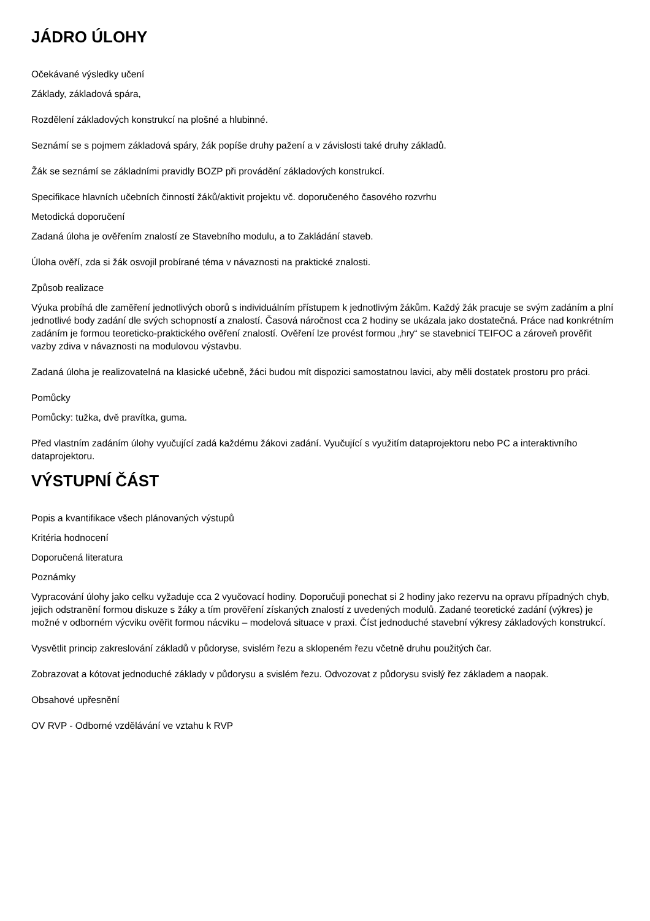JÁDRO ÚLOHY
Očekávané výsledky učení
Základy, základová spára,
Rozdělení základových konstrukcí na plošné a hlubinné.
Seznámí se s pojmem základová spáry, žák popíše druhy pažení a v závislosti také druhy základů.
Žák se seznámí se základními pravidly BOZP při provádění základových konstrukcí.
Specifikace hlavních učebních činností žáků/aktivit projektu vč. doporučeného časového rozvrhu
Metodická doporučení
Zadaná úloha je ověřením znalostí ze Stavebního modulu, a to Zakládání staveb.
Úloha ověří, zda si žák osvojil probírané téma v návaznosti na praktické znalosti.
Způsob realizace
Výuka probíhá dle zaměření jednotlivých oborů s individuálním přístupem k jednotlivým žákům. Každý žák pracuje se svým zadáním a plní jednotlivé body zadání dle svých schopností a znalostí. Časová náročnost cca 2 hodiny se ukázala jako dostatečná. Práce nad konkrétním zadáním je formou teoreticko-praktického ověření znalostí. Ověření lze provést formou „hry“ se stavebnicí TEIFOC a zároveň prověřit vazby zdiva v návaznosti na modulovou výstavbu.
Zadaná úloha je realizovatelná na klasické učebně, žáci budou mít dispozici samostatnou lavici, aby měli dostatek prostoru pro práci.
Pomůcky
Pomůcky: tužka, dvě pravítka, guma.
Před vlastním zadáním úlohy vyučující zadá každému žákovi zadání. Vyučující s využitím dataprojektoru nebo PC a interaktivního dataprojektoru.
VÝSTUPNÍ ČÁST
Popis a kvantifikace všech plánovaných výstupů
Kritéria hodnocení
Doporučená literatura
Poznámky
Vypracování úlohy jako celku vyžaduje cca 2 vyučovací hodiny. Doporučuji ponechat si 2 hodiny jako rezervu na opravu případných chyb, jejich odstranění formou diskuze s žáky a tím prověření získaných znalostí z uvedených modulů. Zadané teoretické zadání (výkres) je možné v odborném výcviku ověřit formou nácviku – modelová situace v praxi. Číst jednoduché stavební výkresy základových konstrukcí.
Vysvětlit princip zakreslování základů v půdoryse, svislém řezu a sklopeném řezu včetně druhu použitých čar.
Zobrazovat a kótovat jednoduché základy v půdorysu a svislém řezu. Odvozovat z půdorysu svislý řez základem a naopak.
Obsahové upřesnění
OV RVP - Odborné vzdělávání ve vztahu k RVP